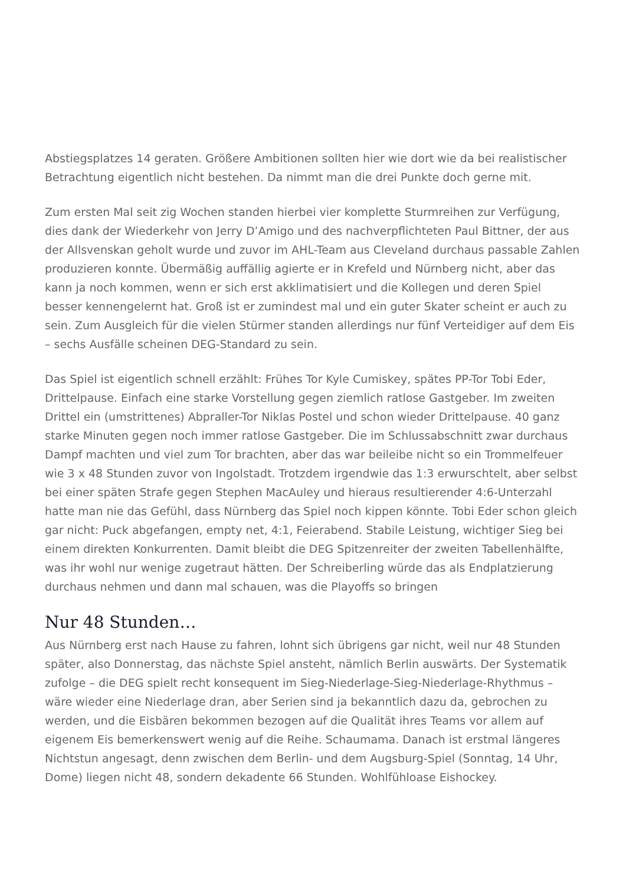Abstiegsplatzes 14 geraten. Größere Ambitionen sollten hier wie dort wie da bei realistischer Betrachtung eigentlich nicht bestehen. Da nimmt man die drei Punkte doch gerne mit.
Zum ersten Mal seit zig Wochen standen hierbei vier komplette Sturmreihen zur Verfügung, dies dank der Wiederkehr von Jerry D’Amigo und des nachverpflichteten Paul Bittner, der aus der Allsvenskan geholt wurde und zuvor im AHL-Team aus Cleveland durchaus passable Zahlen produzieren konnte. Übermäßig auffällig agierte er in Krefeld und Nürnberg nicht, aber das kann ja noch kommen, wenn er sich erst akklimatisiert und die Kollegen und deren Spiel besser kennengelernt hat. Groß ist er zumindest mal und ein guter Skater scheint er auch zu sein. Zum Ausgleich für die vielen Stürmer standen allerdings nur fünf Verteidiger auf dem Eis – sechs Ausfälle scheinen DEG-Standard zu sein.
Das Spiel ist eigentlich schnell erzählt: Frühes Tor Kyle Cumiskey, spätes PP-Tor Tobi Eder, Drittelpause. Einfach eine starke Vorstellung gegen ziemlich ratlose Gastgeber. Im zweiten Drittel ein (umstrittenes) Abpraller-Tor Niklas Postel und schon wieder Drittelpause. 40 ganz starke Minuten gegen noch immer ratlose Gastgeber. Die im Schlussabschnitt zwar durchaus Dampf machten und viel zum Tor brachten, aber das war beileibe nicht so ein Trommelfeuer wie 3 x 48 Stunden zuvor von Ingolstadt. Trotzdem irgendwie das 1:3 erwurschtelt, aber selbst bei einer späten Strafe gegen Stephen MacAuley und hieraus resultierender 4:6-Unterzahl hatte man nie das Gefühl, dass Nürnberg das Spiel noch kippen könnte. Tobi Eder schon gleich gar nicht: Puck abgefangen, empty net, 4:1, Feierabend. Stabile Leistung, wichtiger Sieg bei einem direkten Konkurrenten. Damit bleibt die DEG Spitzenreiter der zweiten Tabellenhälfte, was ihr wohl nur wenige zugetraut hätten. Der Schreiberling würde das als Endplatzierung durchaus nehmen und dann mal schauen, was die Playoffs so bringen
Nur 48 Stunden…
Aus Nürnberg erst nach Hause zu fahren, lohnt sich übrigens gar nicht, weil nur 48 Stunden später, also Donnerstag, das nächste Spiel ansteht, nämlich Berlin auswärts. Der Systematik zufolge – die DEG spielt recht konsequent im Sieg-Niederlage-Sieg-Niederlage-Rhythmus – wäre wieder eine Niederlage dran, aber Serien sind ja bekanntlich dazu da, gebrochen zu werden, und die Eisbären bekommen bezogen auf die Qualität ihres Teams vor allem auf eigenem Eis bemerkenswert wenig auf die Reihe. Schaumama. Danach ist erstmal längeres Nichtstun angesagt, denn zwischen dem Berlin- und dem Augsburg-Spiel (Sonntag, 14 Uhr, Dome) liegen nicht 48, sondern dekadente 66 Stunden. Wohlfühloase Eishockey.